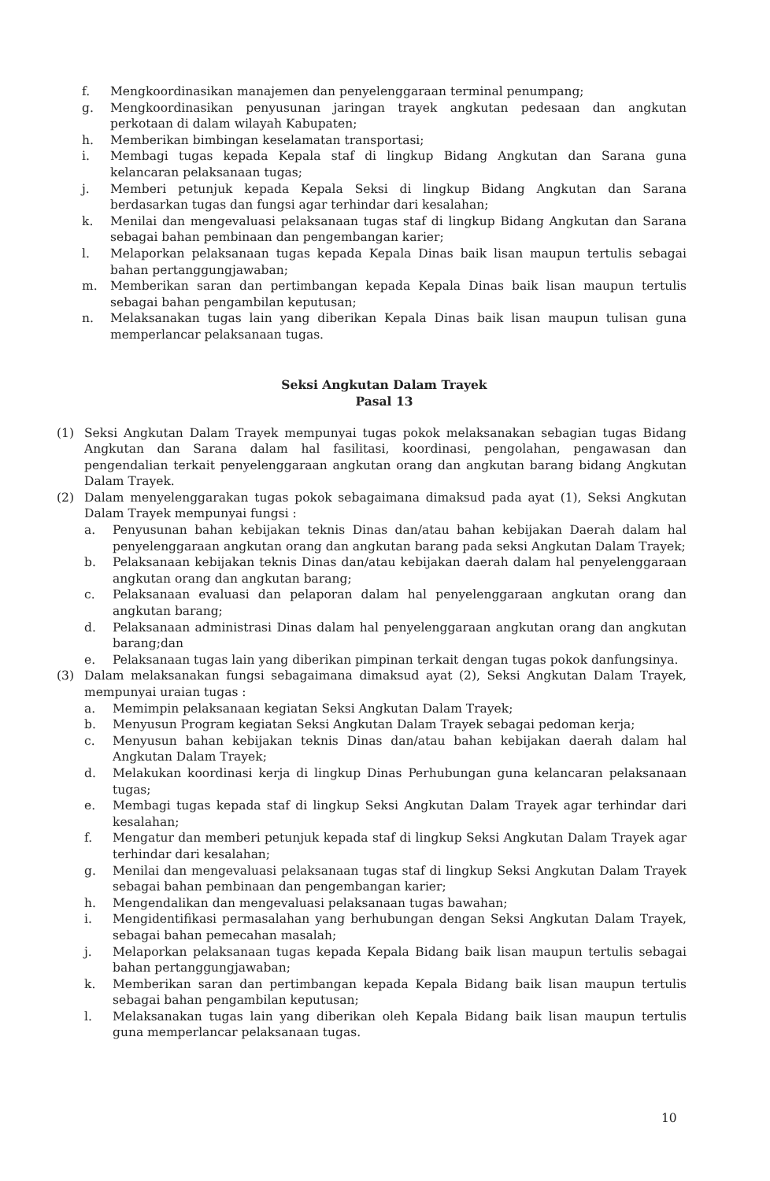f. Mengkoordinasikan manajemen dan penyelenggaraan terminal penumpang;
g. Mengkoordinasikan penyusunan jaringan trayek angkutan pedesaan dan angkutan perkotaan di dalam wilayah Kabupaten;
h. Memberikan bimbingan keselamatan transportasi;
i. Membagi tugas kepada Kepala staf di lingkup Bidang Angkutan dan Sarana guna kelancaran pelaksanaan tugas;
j. Memberi petunjuk kepada Kepala Seksi di lingkup Bidang Angkutan dan Sarana berdasarkan tugas dan fungsi agar terhindar dari kesalahan;
k. Menilai dan mengevaluasi pelaksanaan tugas staf di lingkup Bidang Angkutan dan Sarana sebagai bahan pembinaan dan pengembangan karier;
l. Melaporkan pelaksanaan tugas kepada Kepala Dinas baik lisan maupun tertulis sebagai bahan pertanggungjawaban;
m. Memberikan saran dan pertimbangan kepada Kepala Dinas baik lisan maupun tertulis sebagai bahan pengambilan keputusan;
n. Melaksanakan tugas lain yang diberikan Kepala Dinas baik lisan maupun tulisan guna memperlancar pelaksanaan tugas.
Seksi Angkutan Dalam Trayek
Pasal 13
(1) Seksi Angkutan Dalam Trayek mempunyai tugas pokok melaksanakan sebagian tugas Bidang Angkutan dan Sarana dalam hal fasilitasi, koordinasi, pengolahan, pengawasan dan pengendalian terkait penyelenggaraan angkutan orang dan angkutan barang bidang Angkutan Dalam Trayek.
(2) Dalam menyelenggarakan tugas pokok sebagaimana dimaksud pada ayat (1), Seksi Angkutan Dalam Trayek mempunyai fungsi :
a. Penyusunan bahan kebijakan teknis Dinas dan/atau bahan kebijakan Daerah dalam hal penyelenggaraan angkutan orang dan angkutan barang pada seksi Angkutan Dalam Trayek;
b. Pelaksanaan kebijakan teknis Dinas dan/atau kebijakan daerah dalam hal penyelenggaraan angkutan orang dan angkutan barang;
c. Pelaksanaan evaluasi dan pelaporan dalam hal penyelenggaraan angkutan orang dan angkutan barang;
d. Pelaksanaan administrasi Dinas dalam hal penyelenggaraan angkutan orang dan angkutan barang;dan
e. Pelaksanaan tugas lain yang diberikan pimpinan terkait dengan tugas pokok danfungsinya.
(3) Dalam melaksanakan fungsi sebagaimana dimaksud ayat (2), Seksi Angkutan Dalam Trayek, mempunyai uraian tugas :
a. Memimpin pelaksanaan kegiatan Seksi Angkutan Dalam Trayek;
b. Menyusun Program kegiatan Seksi Angkutan Dalam Trayek sebagai pedoman kerja;
c. Menyusun bahan kebijakan teknis Dinas dan/atau bahan kebijakan daerah dalam hal Angkutan Dalam Trayek;
d. Melakukan koordinasi kerja di lingkup Dinas Perhubungan guna kelancaran pelaksanaan tugas;
e. Membagi tugas kepada staf di lingkup Seksi Angkutan Dalam Trayek agar terhindar dari kesalahan;
f. Mengatur dan memberi petunjuk kepada staf di lingkup Seksi Angkutan Dalam Trayek agar terhindar dari kesalahan;
g. Menilai dan mengevaluasi pelaksanaan tugas staf di lingkup Seksi Angkutan Dalam Trayek sebagai bahan pembinaan dan pengembangan karier;
h. Mengendalikan dan mengevaluasi pelaksanaan tugas bawahan;
i. Mengidentifikasi permasalahan yang berhubungan dengan Seksi Angkutan Dalam Trayek, sebagai bahan pemecahan masalah;
j. Melaporkan pelaksanaan tugas kepada Kepala Bidang baik lisan maupun tertulis sebagai bahan pertanggungjawaban;
k. Memberikan saran dan pertimbangan kepada Kepala Bidang baik lisan maupun tertulis sebagai bahan pengambilan keputusan;
l. Melaksanakan tugas lain yang diberikan oleh Kepala Bidang baik lisan maupun tertulis guna memperlancar pelaksanaan tugas.
10